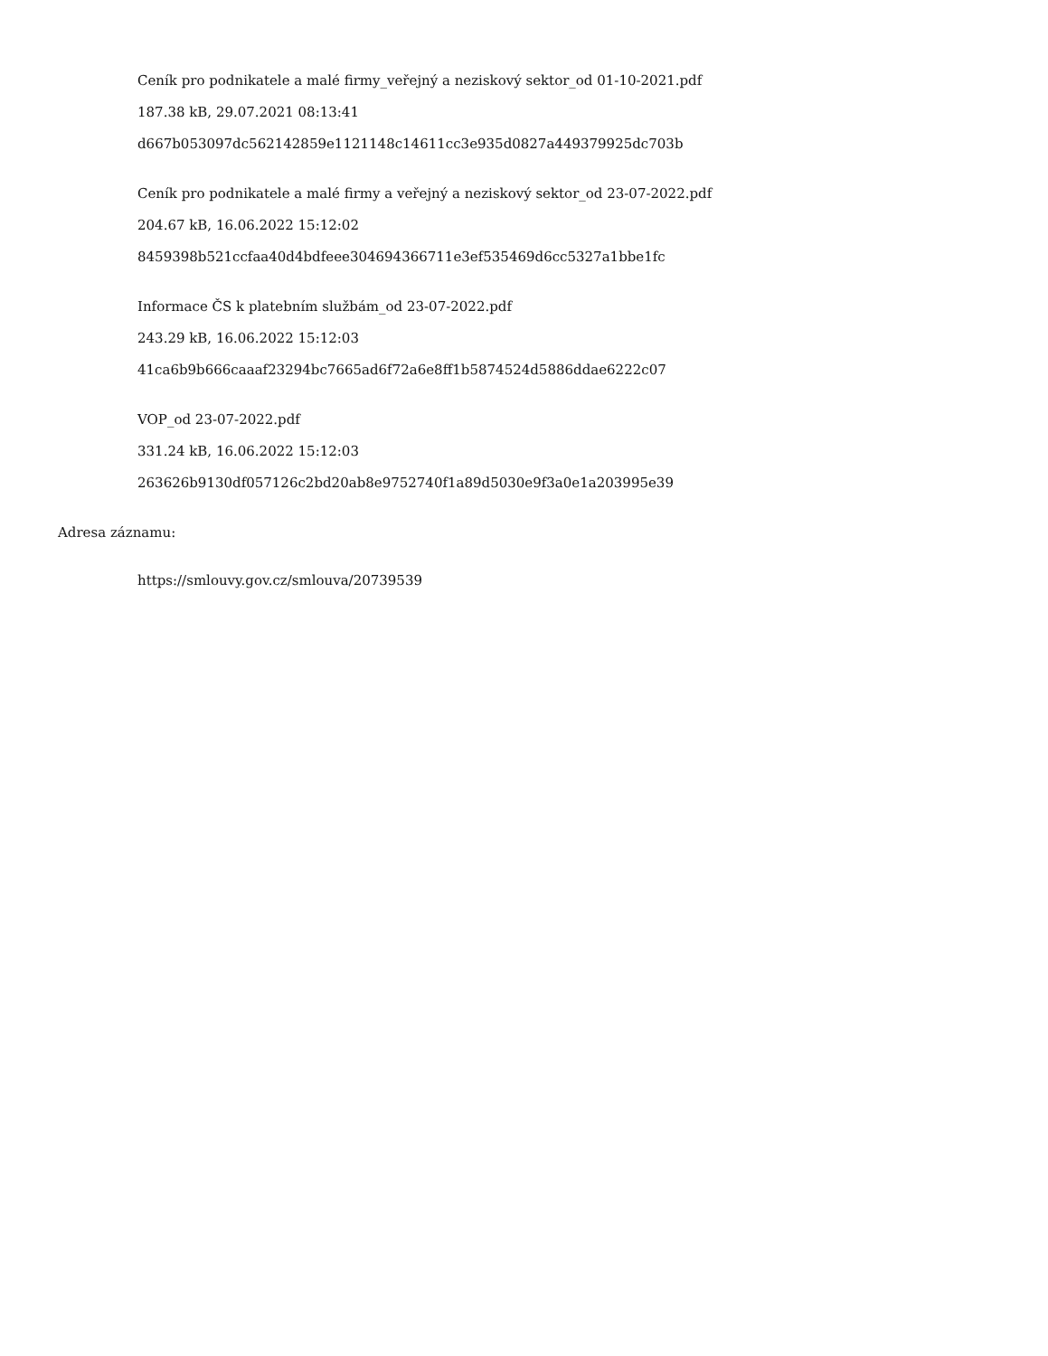Ceník pro podnikatele a malé firmy_veřejný a neziskový sektor_od 01-10-2021.pdf
187.38 kB, 29.07.2021 08:13:41
d667b053097dc562142859e1121148c14611cc3e935d0827a449379925dc703b
Ceník pro podnikatele a malé firmy a veřejný a neziskový sektor_od 23-07-2022.pdf
204.67 kB, 16.06.2022 15:12:02
8459398b521ccfaa40d4bdfeee304694366711e3ef535469d6cc5327a1bbe1fc
Informace ČS k platebním službám_od 23-07-2022.pdf
243.29 kB, 16.06.2022 15:12:03
41ca6b9b666caaaf23294bc7665ad6f72a6e8ff1b5874524d5886ddae6222c07
VOP_od 23-07-2022.pdf
331.24 kB, 16.06.2022 15:12:03
263626b9130df057126c2bd20ab8e9752740f1a89d5030e9f3a0e1a203995e39
Adresa záznamu:
https://smlouvy.gov.cz/smlouva/20739539